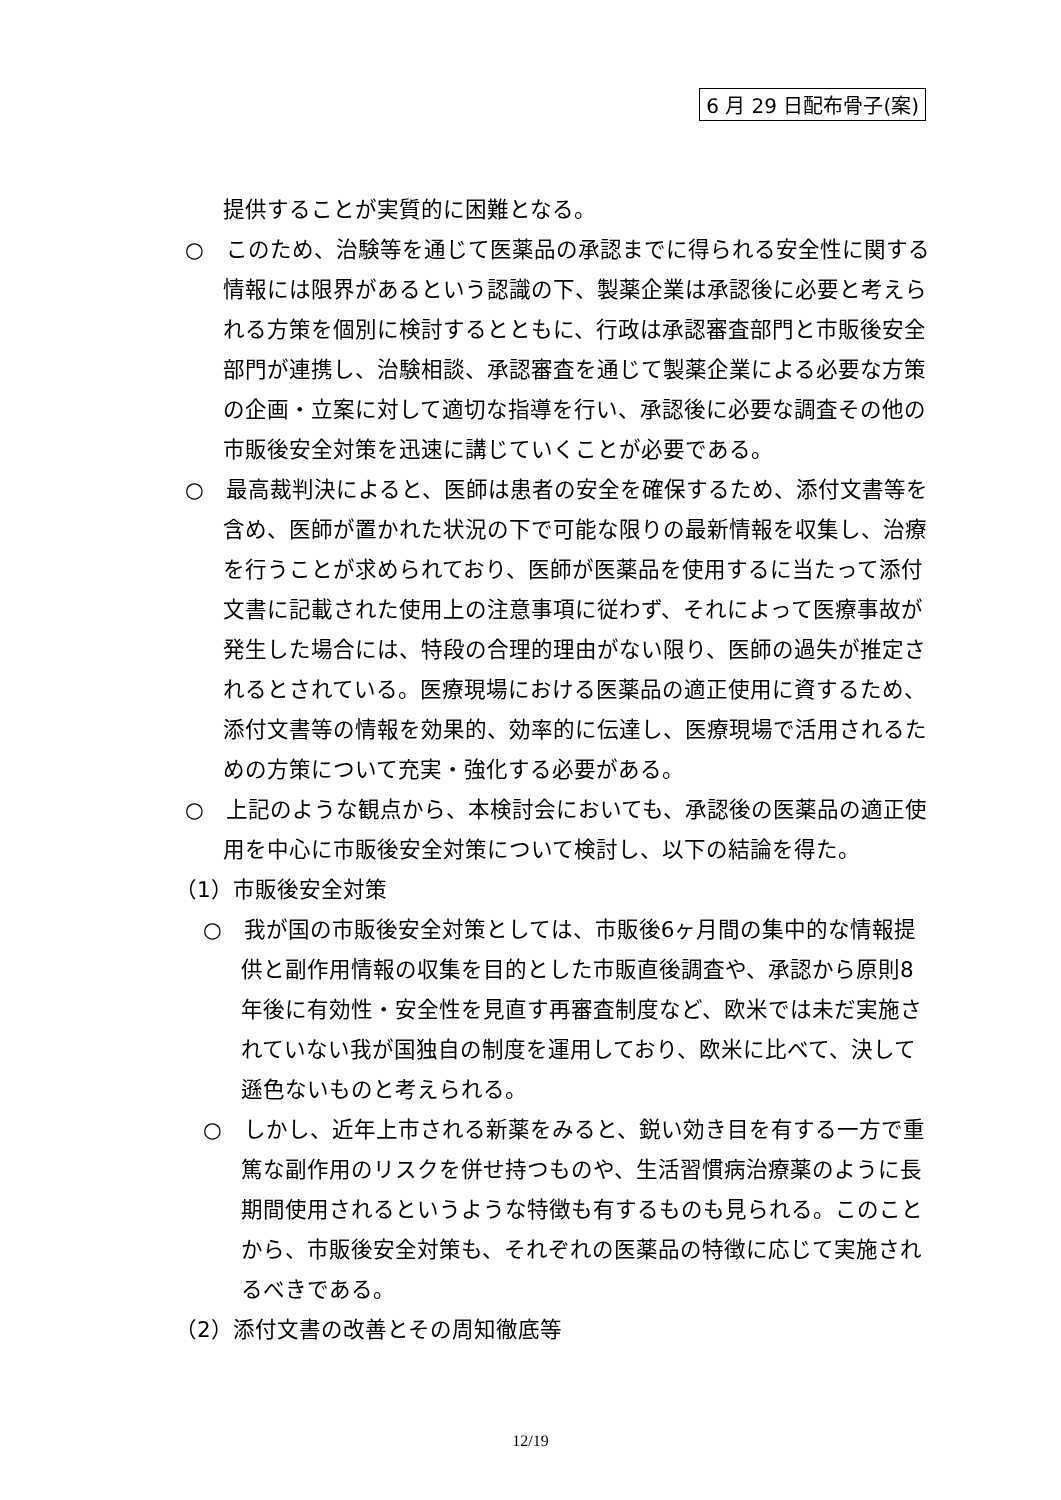6 月 29 日配布骨子(案)
提供することが実質的に困難となる。
○　このため、治験等を通じて医薬品の承認までに得られる安全性に関する情報には限界があるという認識の下、製薬企業は承認後に必要と考えられる方策を個別に検討するとともに、行政は承認審査部門と市販後安全部門が連携し、治験相談、承認審査を通じて製薬企業による必要な方策の企画・立案に対して適切な指導を行い、承認後に必要な調査その他の市販後安全対策を迅速に講じていくことが必要である。
○　最高裁判決によると、医師は患者の安全を確保するため、添付文書等を含め、医師が置かれた状況の下で可能な限りの最新情報を収集し、治療を行うことが求められており、医師が医薬品を使用するに当たって添付文書に記載された使用上の注意事項に従わず、それによって医療事故が発生した場合には、特段の合理的理由がない限り、医師の過失が推定されるとされている。医療現場における医薬品の適正使用に資するため、添付文書等の情報を効果的、効率的に伝達し、医療現場で活用されるための方策について充実・強化する必要がある。
○　上記のような観点から、本検討会においても、承認後の医薬品の適正使用を中心に市販後安全対策について検討し、以下の結論を得た。
（1）市販後安全対策
○　我が国の市販後安全対策としては、市販後6ヶ月間の集中的な情報提供と副作用情報の収集を目的とした市販直後調査や、承認から原則8年後に有効性・安全性を見直す再審査制度など、欧米では未だ実施されていない我が国独自の制度を運用しており、欧米に比べて、決して遜色ないものと考えられる。
○　しかし、近年上市される新薬をみると、鋭い効き目を有する一方で重篤な副作用のリスクを併せ持つものや、生活習慣病治療薬のように長期間使用されるというような特徴も有するものも見られる。このことから、市販後安全対策も、それぞれの医薬品の特徴に応じて実施されるべきである。
（2）添付文書の改善とその周知徹底等
12/19